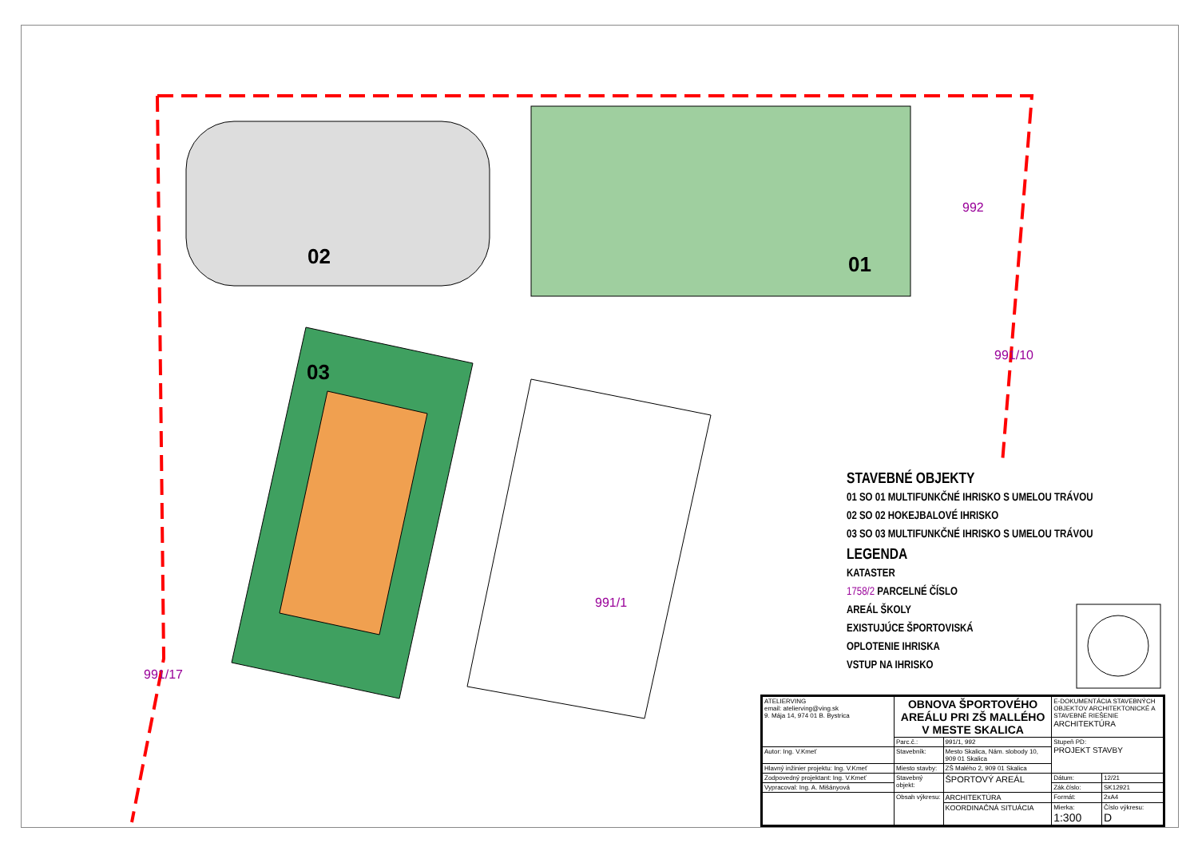01
02
03
991/1
992
991/10
991/17
STAVEBNÉ OBJEKTY
01 SO 01 MULTIFUNKČNÉ IHRISKO S UMELOU TRÁVOU
02 SO 02 HOKEJBALOVÉ IHRISKO
03 SO 03 MULTIFUNKČNÉ IHRISKO S UMELOU TRÁVOU
LEGENDA
KATASTER
1758/2 PARCELNÉ ČÍSLO
AREÁL ŠKOLY
EXISTUJÚCE ŠPORTOVISKÁ
OPLOTENIE IHRISKA
VSTUP NA IHRISKO
| ATELIERVING email: atelierving@ving.sk 9. Mája 14, 974 01 B. Bystrica | OBNOVA ŠPORTOVÉHO AREÁLU PRI ZŠ MALLÉHO V MESTE SKALICA | | E-DOKUMENTÁCIA STAVEBNÝCH OBJEKTOV ARCHITEKTONICKÉ A STAVEBNÉ RIEŠENIE ARCHITEKTÚRA | |
| | Parc.č.: | 991/1, 992 | Stupeň PD: PROJEKT STAVBY | |
| Autor: Ing. V.Kmeť | Stavebník: | Mesto Skalica, Nám. slobody 10, 909 01 Skalica | | |
| Hlavný inžinier projektu: Ing. V.Kmeť | Miesto stavby: | ZŠ Malého 2, 909 01 Skalica | | |
| Zodpovedný projektant: Ing. V.Kmeť | Stavebný objekt: | ŠPORTOVÝ AREÁL | Dátum: | 12/21 |
| Vypracoval: Ing. A. Mišányová | | | Zák.číslo: | SK12921 |
| | Obsah výkresu: | ARCHITEKTÚRA | Formát: | 2xA4 |
| | | KOORDINAČNÁ SITUÁCIA | Mierka: 1:300 | Číslo výkresu: D |